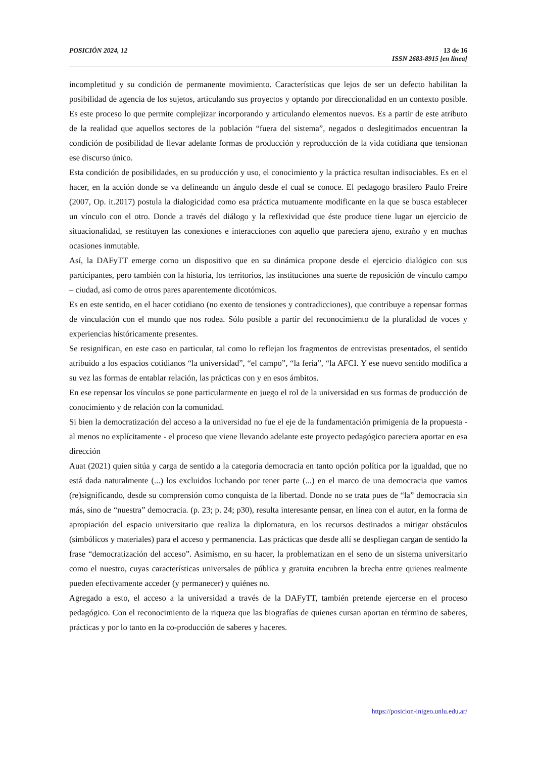POSICIÓN 2024, 12
13 de 16
ISSN 2683-8915 [en línea]
incompletitud y su condición de permanente movimiento. Características que lejos de ser un defecto habilitan la posibilidad de agencia de los sujetos, articulando sus proyectos y optando por direccionalidad en un contexto posible. Es este proceso lo que permite complejizar incorporando y articulando elementos nuevos. Es a partir de este atributo de la realidad que aquellos sectores de la población “fuera del sistema”, negados o deslegitimados encuentran la condición de posibilidad de llevar adelante formas de producción y reproducción de la vida cotidiana que tensionan ese discurso único.
Esta condición de posibilidades, en su producción y uso, el conocimiento y la práctica resultan indisociables. Es en el hacer, en la acción donde se va delineando un ángulo desde el cual se conoce. El pedagogo brasilero Paulo Freire (2007, Op. it.2017) postula la dialogicidad como esa práctica mutuamente modificante en la que se busca establecer un vínculo con el otro. Donde a través del diálogo y la reflexividad que éste produce tiene lugar un ejercicio de situacionalidad, se restituyen las conexiones e interacciones con aquello que pareciera ajeno, extraño y en muchas ocasiones inmutable.
Así, la DAFyTT emerge como un dispositivo que en su dinámica propone desde el ejercicio dialógico con sus participantes, pero también con la historia, los territorios, las instituciones una suerte de reposición de vínculo campo – ciudad, así como de otros pares aparentemente dicotómicos.
Es en este sentido, en el hacer cotidiano (no exento de tensiones y contradicciones), que contribuye a repensar formas de vinculación con el mundo que nos rodea. Sólo posible a partir del reconocimiento de la pluralidad de voces y experiencias históricamente presentes.
Se resignifican, en este caso en particular, tal como lo reflejan los fragmentos de entrevistas presentados, el sentido atribuido a los espacios cotidianos “la universidad”, “el campo”, “la feria”, “la AFCI. Y ese nuevo sentido modifica a su vez las formas de entablar relación, las prácticas con y en esos ámbitos.
En ese repensar los vínculos se pone particularmente en juego el rol de la universidad en sus formas de producción de conocimiento y de relación con la comunidad.
Si bien la democratización del acceso a la universidad no fue el eje de la fundamentación primigenia de la propuesta - al menos no explícitamente - el proceso que viene llevando adelante este proyecto pedagógico pareciera aportar en esa dirección
Auat (2021) quien sitúa y carga de sentido a la categoría democracia en tanto opción política por la igualdad, que no está dada naturalmente (...) los excluidos luchando por tener parte (...) en el marco de una democracia que vamos (re)significando, desde su comprensión como conquista de la libertad. Donde no se trata pues de “la” democracia sin más, sino de “nuestra” democracia. (p. 23; p. 24; p30), resulta interesante pensar, en línea con el autor, en la forma de apropiación del espacio universitario que realiza la diplomatura, en los recursos destinados a mitigar obstáculos (simbólicos y materiales) para el acceso y permanencia. Las prácticas que desde allí se despliegan cargan de sentido la frase “democratización del acceso”. Asimismo, en su hacer, la problematizan en el seno de un sistema universitario como el nuestro, cuyas características universales de pública y gratuita encubren la brecha entre quienes realmente pueden efectivamente acceder (y permanecer) y quiénes no.
Agregado a esto, el acceso a la universidad a través de la DAFyTT, también pretende ejercerse en el proceso pedagógico. Con el reconocimiento de la riqueza que las biografías de quienes cursan aportan en término de saberes, prácticas y por lo tanto en la co-producción de saberes y haceres.
https://posicion-inigeo.unlu.edu.ar/